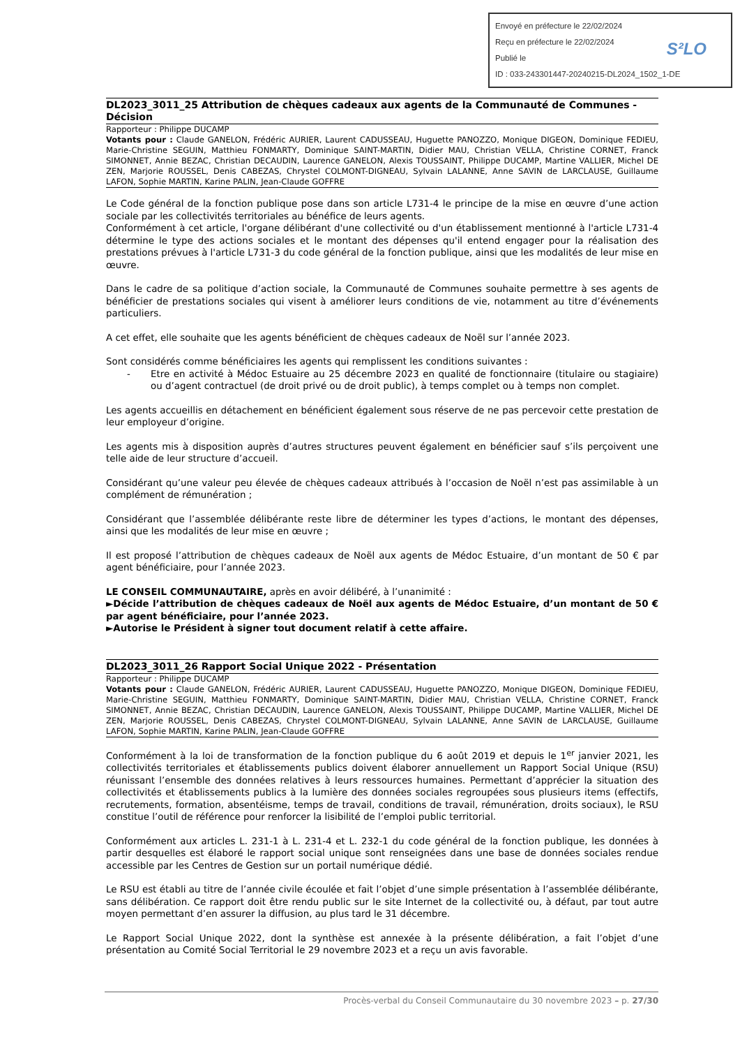Envoyé en préfecture le 22/02/2024
Reçu en préfecture le 22/02/2024
Publié le
ID : 033-243301447-20240215-DL2024_1502_1-DE
S²LO
DL2023_3011_25 Attribution de chèques cadeaux aux agents de la Communauté de Communes - Décision
Rapporteur : Philippe DUCAMP
Votants pour : Claude GANELON, Frédéric AURIER, Laurent CADUSSEAU, Huguette PANOZZO, Monique DIGEON, Dominique FEDIEU, Marie-Christine SEGUIN, Matthieu FONMARTY, Dominique SAINT-MARTIN, Didier MAU, Christian VELLA, Christine CORNET, Franck SIMONNET, Annie BEZAC, Christian DECAUDIN, Laurence GANELON, Alexis TOUSSAINT, Philippe DUCAMP, Martine VALLIER, Michel DE ZEN, Marjorie ROUSSEL, Denis CABEZAS, Chrystel COLMONT-DIGNEAU, Sylvain LALANNE, Anne SAVIN de LARCLAUSE, Guillaume LAFON, Sophie MARTIN, Karine PALIN, Jean-Claude GOFFRE
Le Code général de la fonction publique pose dans son article L731-4 le principe de la mise en œuvre d’une action sociale par les collectivités territoriales au bénéfice de leurs agents.
Conformément à cet article, l'organe délibérant d'une collectivité ou d'un établissement mentionné à l'article L731-4 détermine le type des actions sociales et le montant des dépenses qu'il entend engager pour la réalisation des prestations prévues à l'article L731-3 du code général de la fonction publique, ainsi que les modalités de leur mise en œuvre.
Dans le cadre de sa politique d’action sociale, la Communauté de Communes souhaite permettre à ses agents de bénéficier de prestations sociales qui visent à améliorer leurs conditions de vie, notamment au titre d’événements particuliers.
A cet effet, elle souhaite que les agents bénéficient de chèques cadeaux de Noël sur l’année 2023.
Sont considérés comme bénéficiaires les agents qui remplissent les conditions suivantes :
- Etre en activité à Médoc Estuaire au 25 décembre 2023 en qualité de fonctionnaire (titulaire ou stagiaire) ou d’agent contractuel (de droit privé ou de droit public), à temps complet ou à temps non complet.
Les agents accueillis en détachement en bénéficient également sous réserve de ne pas percevoir cette prestation de leur employeur d’origine.
Les agents mis à disposition auprès d’autres structures peuvent également en bénéficier sauf s’ils perçoivent une telle aide de leur structure d’accueil.
Considérant qu’une valeur peu élevée de chèques cadeaux attribués à l’occasion de Noël n’est pas assimilable à un complément de rémunération ;
Considérant que l’assemblée délibérante reste libre de déterminer les types d’actions, le montant des dépenses, ainsi que les modalités de leur mise en œuvre ;
Il est proposé l’attribution de chèques cadeaux de Noël aux agents de Médoc Estuaire, d’un montant de 50 € par agent bénéficiaire, pour l’année 2023.
LE CONSEIL COMMUNAUTAIRE, après en avoir délibéré, à l’unanimité :
►Décide l’attribution de chèques cadeaux de Noël aux agents de Médoc Estuaire, d’un montant de 50 € par agent bénéficiaire, pour l’année 2023.
►Autorise le Président à signer tout document relatif à cette affaire.
DL2023_3011_26 Rapport Social Unique 2022 - Présentation
Rapporteur : Philippe DUCAMP
Votants pour : Claude GANELON, Frédéric AURIER, Laurent CADUSSEAU, Huguette PANOZZO, Monique DIGEON, Dominique FEDIEU, Marie-Christine SEGUIN, Matthieu FONMARTY, Dominique SAINT-MARTIN, Didier MAU, Christian VELLA, Christine CORNET, Franck SIMONNET, Annie BEZAC, Christian DECAUDIN, Laurence GANELON, Alexis TOUSSAINT, Philippe DUCAMP, Martine VALLIER, Michel DE ZEN, Marjorie ROUSSEL, Denis CABEZAS, Chrystel COLMONT-DIGNEAU, Sylvain LALANNE, Anne SAVIN de LARCLAUSE, Guillaume LAFON, Sophie MARTIN, Karine PALIN, Jean-Claude GOFFRE
Conformément à la loi de transformation de la fonction publique du 6 août 2019 et depuis le 1<sup>er</sup> janvier 2021, les collectivités territoriales et établissements publics doivent élaborer annuellement un Rapport Social Unique (RSU) réunissant l’ensemble des données relatives à leurs ressources humaines. Permettant d’apprécier la situation des collectivités et établissements publics à la lumière des données sociales regroupées sous plusieurs items (effectifs, recrutements, formation, absentéisme, temps de travail, conditions de travail, rémunération, droits sociaux), le RSU constitue l’outil de référence pour renforcer la lisibilité de l’emploi public territorial.
Conformément aux articles L. 231-1 à L. 231-4 et L. 232-1 du code général de la fonction publique, les données à partir desquelles est élaboré le rapport social unique sont renseignées dans une base de données sociales rendue accessible par les Centres de Gestion sur un portail numérique dédié.
Le RSU est établi au titre de l’année civile écoulée et fait l’objet d’une simple présentation à l’assemblée délibérante, sans délibération. Ce rapport doit être rendu public sur le site Internet de la collectivité ou, à défaut, par tout autre moyen permettant d’en assurer la diffusion, au plus tard le 31 décembre.
Le Rapport Social Unique 2022, dont la synthèse est annexée à la présente délibération, a fait l’objet d’une présentation au Comité Social Territorial le 29 novembre 2023 et a reçu un avis favorable.
Procès-verbal du Conseil Communautaire du 30 novembre 2023 – p. 27/30